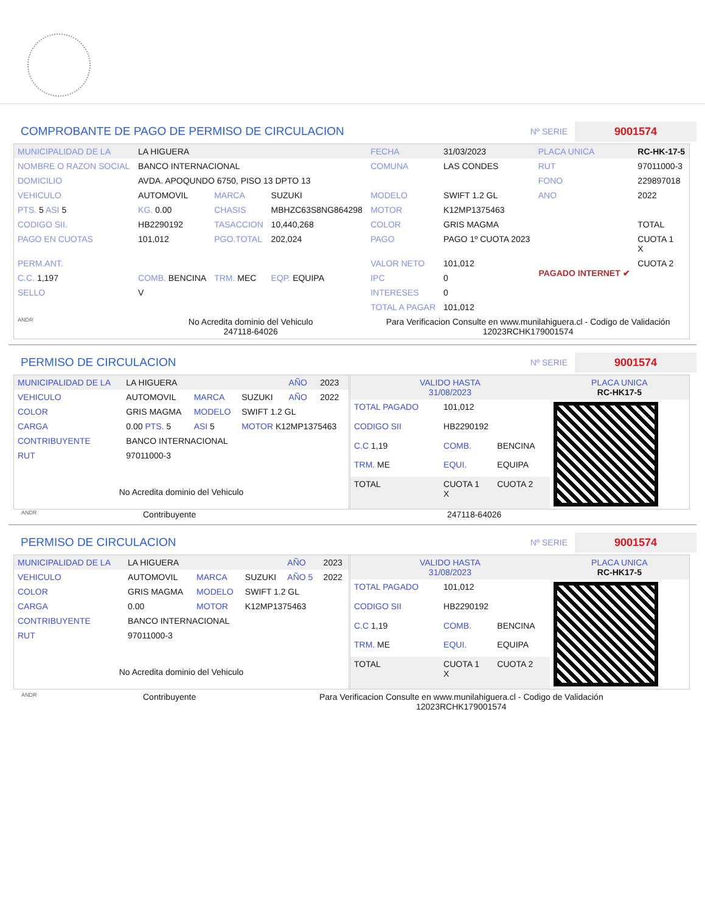COMPROBANTE DE PAGO DE PERMISO DE CIRCULACION Nº SERIE 9001574
| MUNICIPALIDAD DE LA | LA HIGUERA | | | FECHA | 31/03/2023 | PLACA UNICA | RC-HK-17-5 |
| NOMBRE O RAZON SOCIAL | BANCO INTERNACIONAL | | | COMUNA | LAS CONDES | RUT | 97011000-3 |
| DOMICILIO | AVDA. APOQUNDO 6750, PISO 13 DPTO 13 | | | | | FONO | 229897018 |
| VEHICULO | AUTOMOVIL | MARCA | SUZUKI | MODELO | SWIFT 1.2 GL | ANO | 2022 |
| PTS. 5 ASI 5 | KG. 0.00 | CHASIS | MBHZC63S8NG864298 | MOTOR | K12MP1375463 | | |
| CODIGO SII. | HB2290192 | TASACCION | 10,440,268 | COLOR | GRIS MAGMA | | TOTAL |
| PAGO EN CUOTAS | 101,012 | PGO.TOTAL | 202,024 | PAGO | PAGO 1º CUOTA 2023 | PAGADO INTERNET ✔ | CUOTA 1 X |
| PERM.ANT. | | | | VALOR NETO | 101,012 | | CUOTA 2 |
| C.C. 1,197 | COMB. BENCINA | TRM. MEC | EQP. EQUIPA | IPC | 0 | | |
| SELLO | V | | | INTERESES | 0 | | |
| | | | | TOTAL A PAGAR | 101,012 | | |
| ANDR | No Acredita dominio del Vehiculo 247118-64026 | | | Para Verificacion Consulte en www.munilahiguera.cl - Codigo de Validación 12023RCHK179001574 | | | |
PERMISO DE CIRCULACION Nº SERIE 9001574
| MUNICIPALIDAD DE LA | LA HIGUERA | | | AÑO | 2023 |
| VEHICULO | AUTOMOVIL | MARCA | SUZUKI | AÑO | 2022 |
| COLOR | GRIS MAGMA | MODELO | SWIFT 1.2 GL | | |
| CARGA | 0.00 PTS. 5 | ASI 5 | MOTOR K12MP1375463 | | |
| CONTRIBUYENTE | BANCO INTERNACIONAL | | | | |
| RUT | 97011000-3 | | | | |
| No Acredita dominio del Vehiculo | | | | | |
| VALIDO HASTA 31/08/2023 | | | PLACA UNICA RC-HK17-5 |
| TOTAL PAGADO | 101,012 | | |
| CODIGO SII | HB2290192 | | |
| C.C 1,19 | COMB. | BENCINA | |
| TRM. ME | EQUI. | EQUIPA | |
| TOTAL | CUOTA 1 X | CUOTA 2 | |
ANDR Contribuyente 247118-64026
PERMISO DE CIRCULACION Nº SERIE 9001574
| MUNICIPALIDAD DE LA | LA HIGUERA | | | AÑO | 2023 |
| VEHICULO | AUTOMOVIL | MARCA | SUZUKI | AÑO 5 | 2022 |
| COLOR | GRIS MAGMA | MODELO | SWIFT 1.2 GL | | |
| CARGA | 0.00 | MOTOR | K12MP1375463 | | |
| CONTRIBUYENTE | BANCO INTERNACIONAL | | | | |
| RUT | 97011000-3 | | | | |
| No Acredita dominio del Vehiculo | | | | | |
| VALIDO HASTA 31/08/2023 | | | PLACA UNICA RC-HK17-5 |
| TOTAL PAGADO | 101,012 | | |
| CODIGO SII | HB2290192 | | |
| C.C 1,19 | COMB. | BENCINA | |
| TRM. ME | EQUI. | EQUIPA | |
| TOTAL | CUOTA 1 X | CUOTA 2 | |
ANDR Contribuyente Para Verificacion Consulte en www.munilahiguera.cl - Codigo de Validación
12023RCHK179001574